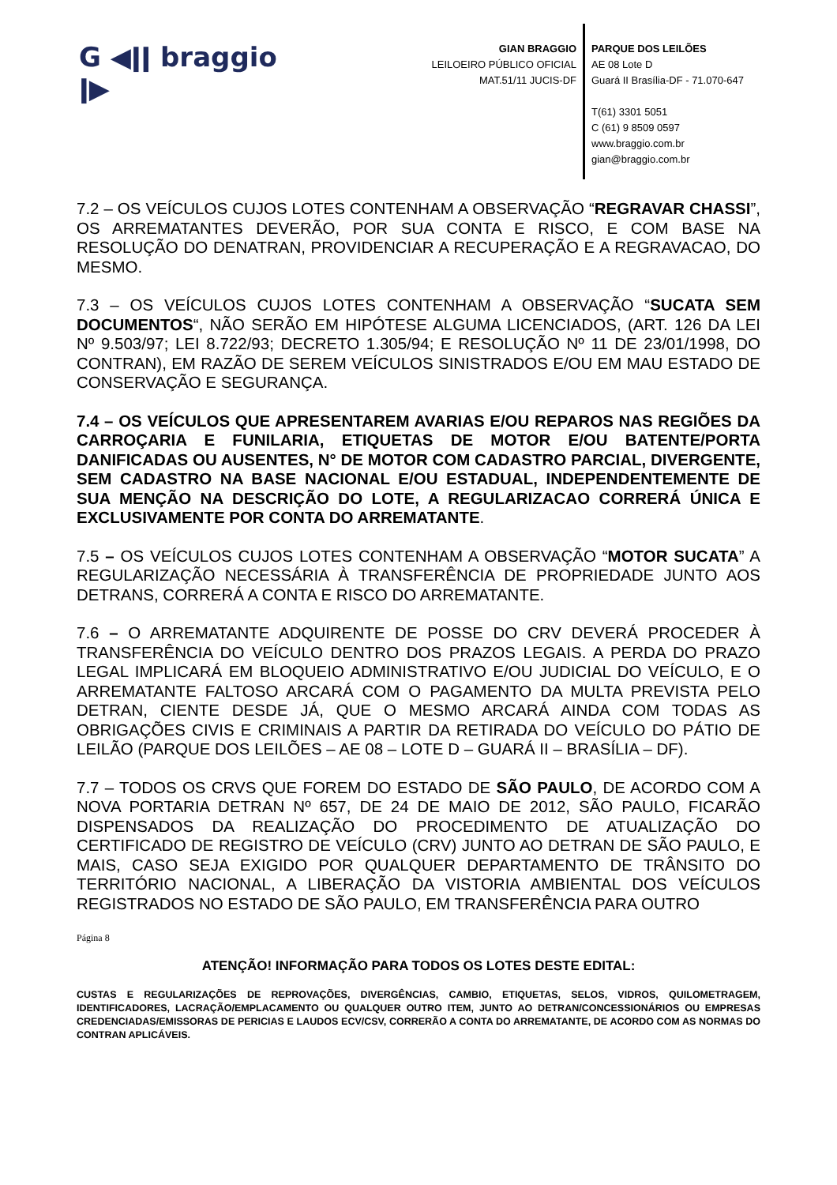G ◀ǀǀ braggio ǀ▶
GIAN BRAGGIO
LEILOEIRO PÚBLICO OFICIAL
MAT.51/11 JUCIS-DF
PARQUE DOS LEILÕES
AE 08 Lote D
Guará II Brasília-DF - 71.070-647
T(61) 3301 5051
C (61) 9 8509 0597
www.braggio.com.br
gian@braggio.com.br
7.2 – OS VEÍCULOS CUJOS LOTES CONTENHAM A OBSERVAÇÃO “REGRAVAR CHASSI”, OS ARREMATANTES DEVERÃO, POR SUA CONTA E RISCO, E COM BASE NA RESOLUÇÃO DO DENATRAN, PROVIDENCIAR A RECUPERAÇÃO E A REGRAVACAO, DO MESMO.
7.3 – OS VEÍCULOS CUJOS LOTES CONTENHAM A OBSERVAÇÃO “SUCATA SEM DOCUMENTOS“, NÃO SERÃO EM HIPÓTESE ALGUMA LICENCIADOS, (ART. 126 DA LEI Nº 9.503/97; LEI 8.722/93; DECRETO 1.305/94; E RESOLUÇÃO Nº 11 DE 23/01/1998, DO CONTRAN), EM RAZÃO DE SEREM VEÍCULOS SINISTRADOS E/OU EM MAU ESTADO DE CONSERVAÇÃO E SEGURANÇA.
7.4 – OS VEÍCULOS QUE APRESENTAREM AVARIAS E/OU REPAROS NAS REGIÕES DA CARROÇARIA E FUNILARIA, ETIQUETAS DE MOTOR E/OU BATENTE/PORTA DANIFICADAS OU AUSENTES, N° DE MOTOR COM CADASTRO PARCIAL, DIVERGENTE, SEM CADASTRO NA BASE NACIONAL E/OU ESTADUAL, INDEPENDENTEMENTE DE SUA MENÇÃO NA DESCRIÇÃO DO LOTE, A REGULARIZACAO CORRERÁ ÚNICA E EXCLUSIVAMENTE POR CONTA DO ARREMATANTE.
7.5 – OS VEÍCULOS CUJOS LOTES CONTENHAM A OBSERVAÇÃO “MOTOR SUCATA” A REGULARIZAÇÃO NECESSÁRIA À TRANSFERÊNCIA DE PROPRIEDADE JUNTO AOS DETRANS, CORRERÁ A CONTA E RISCO DO ARREMATANTE.
7.6 – O ARREMATANTE ADQUIRENTE DE POSSE DO CRV DEVERÁ PROCEDER À TRANSFERÊNCIA DO VEÍCULO DENTRO DOS PRAZOS LEGAIS. A PERDA DO PRAZO LEGAL IMPLICARÁ EM BLOQUEIO ADMINISTRATIVO E/OU JUDICIAL DO VEÍCULO, E O ARREMATANTE FALTOSO ARCARÁ COM O PAGAMENTO DA MULTA PREVISTA PELO DETRAN, CIENTE DESDE JÁ, QUE O MESMO ARCARÁ AINDA COM TODAS AS OBRIGAÇÕES CIVIS E CRIMINAIS A PARTIR DA RETIRADA DO VEÍCULO DO PÁTIO DE LEILÃO (PARQUE DOS LEILÕES – AE 08 – LOTE D – GUARÁ II – BRASÍLIA – DF).
7.7 – TODOS OS CRVS QUE FOREM DO ESTADO DE SÃO PAULO, DE ACORDO COM A NOVA PORTARIA DETRAN Nº 657, DE 24 DE MAIO DE 2012, SÃO PAULO, FICARÃO DISPENSADOS DA REALIZAÇÃO DO PROCEDIMENTO DE ATUALIZAÇÃO DO CERTIFICADO DE REGISTRO DE VEÍCULO (CRV) JUNTO AO DETRAN DE SÃO PAULO, E MAIS, CASO SEJA EXIGIDO POR QUALQUER DEPARTAMENTO DE TRÂNSITO DO TERRITÓRIO NACIONAL, A LIBERAÇÃO DA VISTORIA AMBIENTAL DOS VEÍCULOS REGISTRADOS NO ESTADO DE SÃO PAULO, EM TRANSFERÊNCIA PARA OUTRO
Página 8
ATENÇÃO! INFORMAÇÃO PARA TODOS OS LOTES DESTE EDITAL:
CUSTAS E REGULARIZAÇÕES DE REPROVAÇÕES, DIVERGÊNCIAS, CAMBIO, ETIQUETAS, SELOS, VIDROS, QUILOMETRAGEM, IDENTIFICADORES, LACRAÇÃO/EMPLACAMENTO OU QUALQUER OUTRO ITEM, JUNTO AO DETRAN/CONCESSIONÁRIOS OU EMPRESAS CREDENCIADAS/EMISSORAS DE PERICIAS E LAUDOS ECV/CSV, CORRERÃO A CONTA DO ARREMATANTE, DE ACORDO COM AS NORMAS DO CONTRAN APLICÁVEIS.